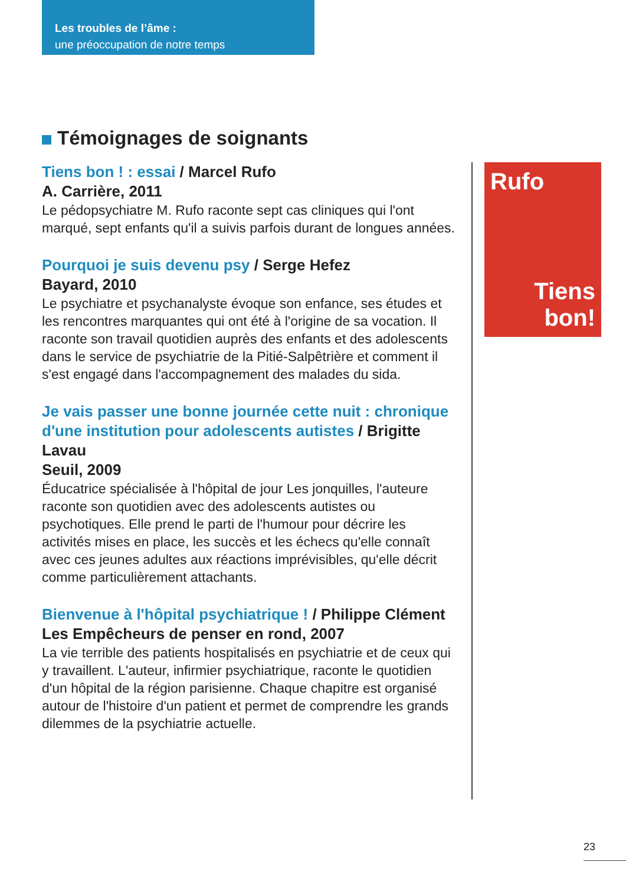Les troubles de l’âme :
une préoccupation de notre temps
Témoignages de soignants
Tiens bon ! : essai / Marcel Rufo
A. Carrière, 2011
Le pédopsychiatre M. Rufo raconte sept cas cliniques qui l'ont marqué, sept enfants qu'il a suivis parfois durant de longues années.
Pourquoi je suis devenu psy / Serge Hefez
Bayard, 2010
Le psychiatre et psychanalyste évoque son enfance, ses études et les rencontres marquantes qui ont été à l'origine de sa vocation. Il raconte son travail quotidien auprès des enfants et des adolescents dans le service de psychiatrie de la Pitié-Salpêtrière et comment il s'est engagé dans l'accompagnement des malades du sida.
Je vais passer une bonne journée cette nuit : chronique d'une institution pour adolescents autistes / Brigitte Lavau
Seuil, 2009
Éducatrice spécialisée à l'hôpital de jour Les jonquilles, l'auteure raconte son quotidien avec des adolescents autistes ou psychotiques. Elle prend le parti de l'humour pour décrire les activités mises en place, les succès et les échecs qu'elle connaît avec ces jeunes adultes aux réactions imprévisibles, qu'elle décrit comme particulièrement attachants.
Bienvenue à l'hôpital psychiatrique ! / Philippe Clément
Les Empêcheurs de penser en rond, 2007
La vie terrible des patients hospitalisés en psychiatrie et de ceux qui y travaillent. L'auteur, infirmier psychiatrique, raconte le quotidien d'un hôpital de la région parisienne. Chaque chapitre est organisé autour de l'histoire d'un patient et permet de comprendre les grands dilemmes de la psychiatrie actuelle.
Rufo
Tiens
bon!
23